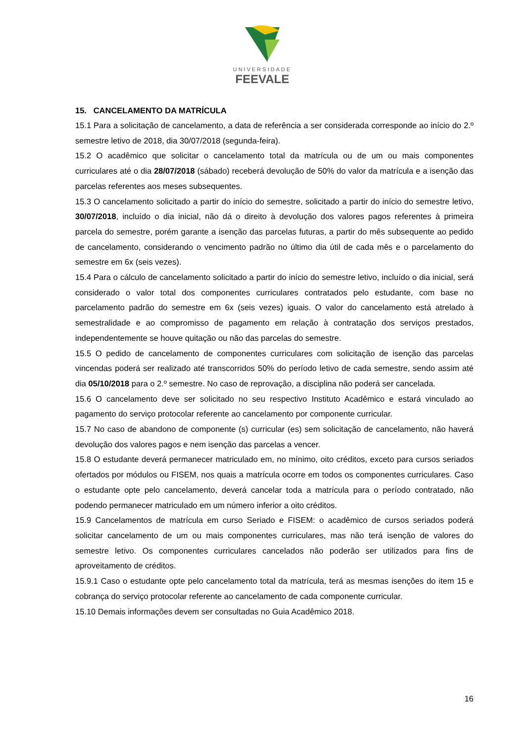UNIVERSIDADE
FEEVALE
15. CANCELAMENTO DA MATRÍCULA
15.1 Para a solicitação de cancelamento, a data de referência a ser considerada corresponde ao início do 2.º semestre letivo de 2018, dia 30/07/2018 (segunda-feira).
15.2 O acadêmico que solicitar o cancelamento total da matrícula ou de um ou mais componentes curriculares até o dia 28/07/2018 (sábado) receberá devolução de 50% do valor da matrícula e a isenção das parcelas referentes aos meses subsequentes.
15.3 O cancelamento solicitado a partir do início do semestre, solicitado a partir do início do semestre letivo, 30/07/2018, incluído o dia inicial, não dá o direito à devolução dos valores pagos referentes à primeira parcela do semestre, porém garante a isenção das parcelas futuras, a partir do mês subsequente ao pedido de cancelamento, considerando o vencimento padrão no último dia útil de cada mês e o parcelamento do semestre em 6x (seis vezes).
15.4 Para o cálculo de cancelamento solicitado a partir do início do semestre letivo, incluído o dia inicial, será considerado o valor total dos componentes curriculares contratados pelo estudante, com base no parcelamento padrão do semestre em 6x (seis vezes) iguais. O valor do cancelamento está atrelado à semestralidade e ao compromisso de pagamento em relação à contratação dos serviços prestados, independentemente se houve quitação ou não das parcelas do semestre.
15.5 O pedido de cancelamento de componentes curriculares com solicitação de isenção das parcelas vincendas poderá ser realizado até transcorridos 50% do período letivo de cada semestre, sendo assim até dia 05/10/2018 para o 2.º semestre. No caso de reprovação, a disciplina não poderá ser cancelada.
15.6 O cancelamento deve ser solicitado no seu respectivo Instituto Acadêmico e estará vinculado ao pagamento do serviço protocolar referente ao cancelamento por componente curricular.
15.7 No caso de abandono de componente (s) curricular (es) sem solicitação de cancelamento, não haverá devolução dos valores pagos e nem isenção das parcelas a vencer.
15.8 O estudante deverá permanecer matriculado em, no mínimo, oito créditos, exceto para cursos seriados ofertados por módulos ou FISEM, nos quais a matrícula ocorre em todos os componentes curriculares. Caso o estudante opte pelo cancelamento, deverá cancelar toda a matrícula para o período contratado, não podendo permanecer matriculado em um número inferior a oito créditos.
15.9 Cancelamentos de matrícula em curso Seriado e FISEM: o acadêmico de cursos seriados poderá solicitar cancelamento de um ou mais componentes curriculares, mas não terá isenção de valores do semestre letivo. Os componentes curriculares cancelados não poderão ser utilizados para fins de aproveitamento de créditos.
15.9.1 Caso o estudante opte pelo cancelamento total da matrícula, terá as mesmas isenções do item 15 e cobrança do serviço protocolar referente ao cancelamento de cada componente curricular.
15.10 Demais informações devem ser consultadas no Guia Acadêmico 2018.
16